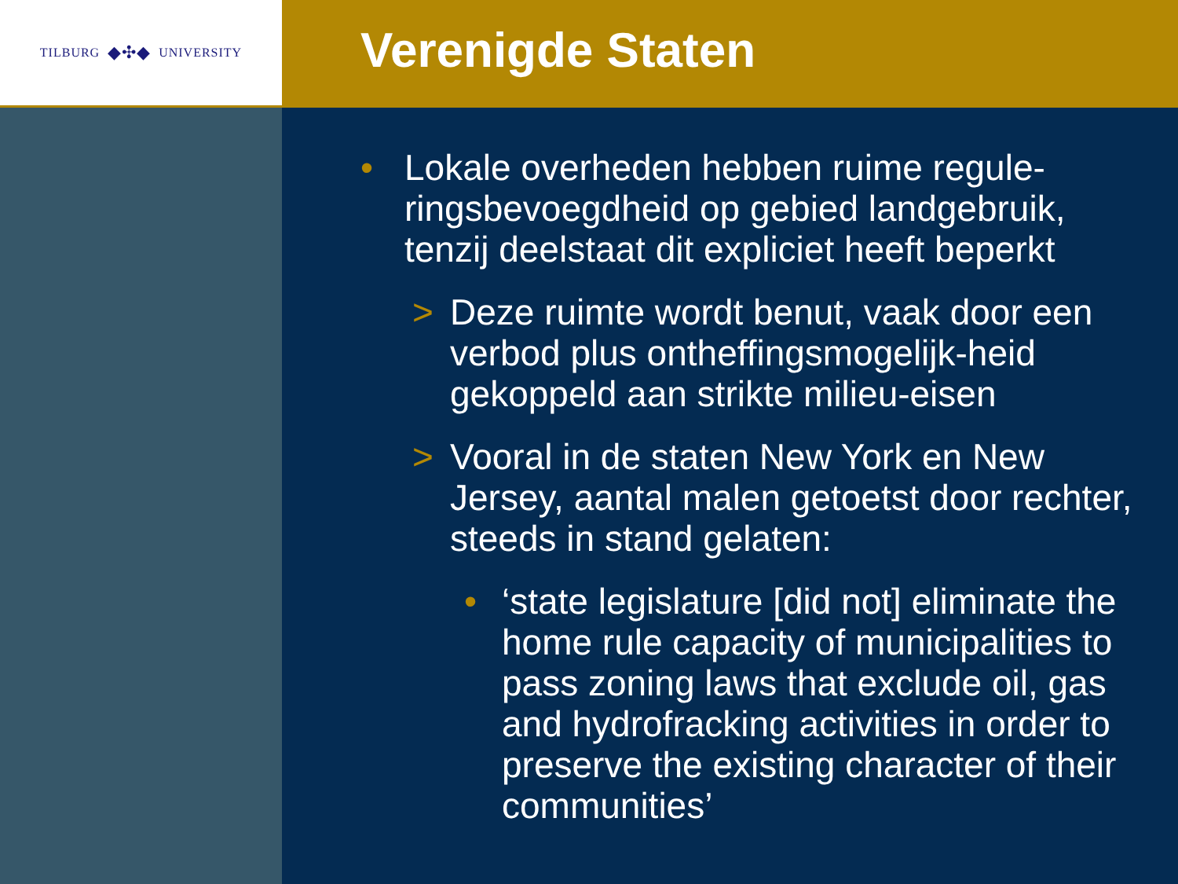TILBURG ◆✣◆ UNIVERSITY
Verenigde Staten
• Lokale overheden hebben ruime regule-ringsbevoegdheid op gebied landgebruik, tenzij deelstaat dit expliciet heeft beperkt
> Deze ruimte wordt benut, vaak door een verbod plus ontheffingsmogelijk-heid gekoppeld aan strikte milieu-eisen
> Vooral in de staten New York en New Jersey, aantal malen getoetst door rechter, steeds in stand gelaten:
• ‘state legislature [did not] eliminate the home rule capacity of municipalities to pass zoning laws that exclude oil, gas and hydrofracking activities in order to preserve the existing character of their communities’